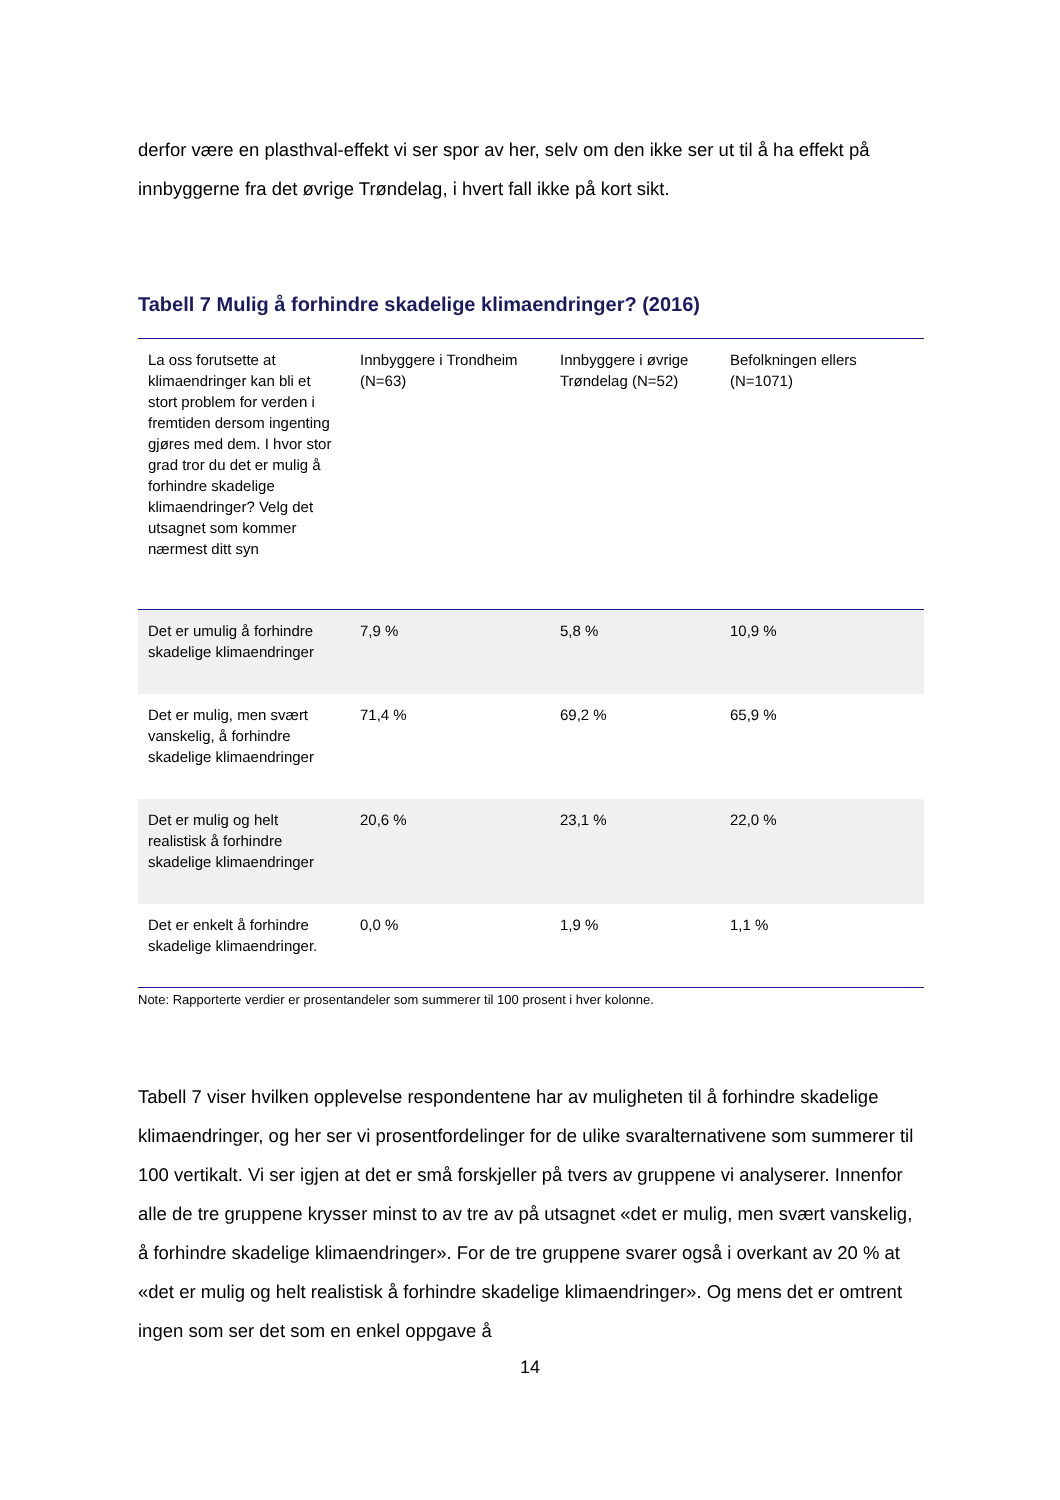derfor være en plasthval-effekt vi ser spor av her, selv om den ikke ser ut til å ha effekt på innbyggerne fra det øvrige Trøndelag, i hvert fall ikke på kort sikt.
Tabell 7 Mulig å forhindre skadelige klimaendringer? (2016)
| La oss forutsette at klimaendringer kan bli et stort problem for verden i fremtiden dersom ingenting gjøres med dem. I hvor stor grad tror du det er mulig å forhindre skadelige klimaendringer? Velg det utsagnet som kommer nærmest ditt syn | Innbyggere i Trondheim (N=63) | Innbyggere i øvrige Trøndelag (N=52) | Befolkningen ellers (N=1071) |
| --- | --- | --- | --- |
| Det er umulig å forhindre skadelige klimaendringer | 7,9 % | 5,8 % | 10,9 % |
| Det er mulig, men svært vanskelig, å forhindre skadelige klimaendringer | 71,4 % | 69,2 % | 65,9 % |
| Det er mulig og helt realistisk å forhindre skadelige klimaendringer | 20,6 % | 23,1 % | 22,0 % |
| Det er enkelt å forhindre skadelige klimaendringer. | 0,0 % | 1,9 % | 1,1 % |
Note: Rapporterte verdier er prosentandeler som summerer til 100 prosent i hver kolonne.
Tabell 7 viser hvilken opplevelse respondentene har av muligheten til å forhindre skadelige klimaendringer, og her ser vi prosentfordelinger for de ulike svaralternativene som summerer til 100 vertikalt. Vi ser igjen at det er små forskjeller på tvers av gruppene vi analyserer. Innenfor alle de tre gruppene krysser minst to av tre av på utsagnet «det er mulig, men svært vanskelig, å forhindre skadelige klimaendringer». For de tre gruppene svarer også i overkant av 20 % at «det er mulig og helt realistisk å forhindre skadelige klimaendringer». Og mens det er omtrent ingen som ser det som en enkel oppgave å
14